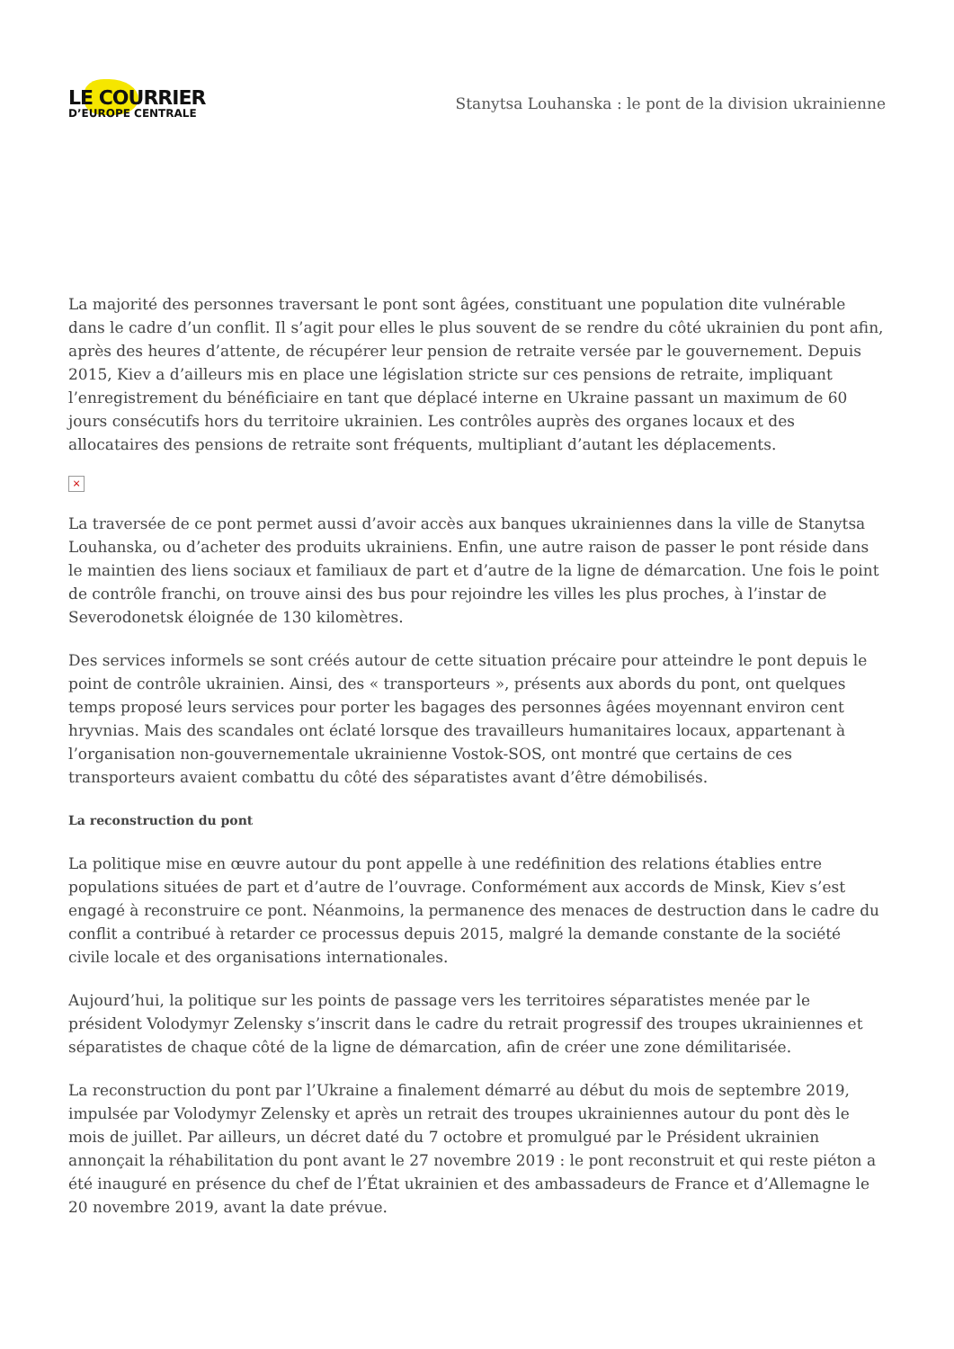LE COURRIER
D’EUROPE CENTRALE
Stanytsa Louhanska : le pont de la division ukrainienne
La majorité des personnes traversant le pont sont âgées, constituant une population dite vulnérable dans le cadre d’un conflit. Il s’agit pour elles le plus souvent de se rendre du côté ukrainien du pont afin, après des heures d’attente, de récupérer leur pension de retraite versée par le gouvernement. Depuis 2015, Kiev a d’ailleurs mis en place une législation stricte sur ces pensions de retraite, impliquant l’enregistrement du bénéficiaire en tant que déplacé interne en Ukraine passant un maximum de 60 jours consécutifs hors du territoire ukrainien. Les contrôles auprès des organes locaux et des allocataires des pensions de retraite sont fréquents, multipliant d’autant les déplacements.
×
La traversée de ce pont permet aussi d’avoir accès aux banques ukrainiennes dans la ville de Stanytsa Louhanska, ou d’acheter des produits ukrainiens. Enfin, une autre raison de passer le pont réside dans le maintien des liens sociaux et familiaux de part et d’autre de la ligne de démarcation. Une fois le point de contrôle franchi, on trouve ainsi des bus pour rejoindre les villes les plus proches, à l’instar de Severodonetsk éloignée de 130 kilomètres.
Des services informels se sont créés autour de cette situation précaire pour atteindre le pont depuis le point de contrôle ukrainien. Ainsi, des « transporteurs », présents aux abords du pont, ont quelques temps proposé leurs services pour porter les bagages des personnes âgées moyennant environ cent hryvnias. Mais des scandales ont éclaté lorsque des travailleurs humanitaires locaux, appartenant à l’organisation non-gouvernementale ukrainienne Vostok-SOS, ont montré que certains de ces transporteurs avaient combattu du côté des séparatistes avant d’être démobilisés.
La reconstruction du pont
La politique mise en œuvre autour du pont appelle à une redéfinition des relations établies entre populations situées de part et d’autre de l’ouvrage. Conformément aux accords de Minsk, Kiev s’est engagé à reconstruire ce pont. Néanmoins, la permanence des menaces de destruction dans le cadre du conflit a contribué à retarder ce processus depuis 2015, malgré la demande constante de la société civile locale et des organisations internationales.
Aujourd’hui, la politique sur les points de passage vers les territoires séparatistes menée par le président Volodymyr Zelensky s’inscrit dans le cadre du retrait progressif des troupes ukrainiennes et séparatistes de chaque côté de la ligne de démarcation, afin de créer une zone démilitarisée.
La reconstruction du pont par l’Ukraine a finalement démarré au début du mois de septembre 2019, impulsée par Volodymyr Zelensky et après un retrait des troupes ukrainiennes autour du pont dès le mois de juillet. Par ailleurs, un décret daté du 7 octobre et promulgué par le Président ukrainien annonçait la réhabilitation du pont avant le 27 novembre 2019 : le pont reconstruit et qui reste piéton a été inauguré en présence du chef de l’État ukrainien et des ambassadeurs de France et d’Allemagne le 20 novembre 2019, avant la date prévue.